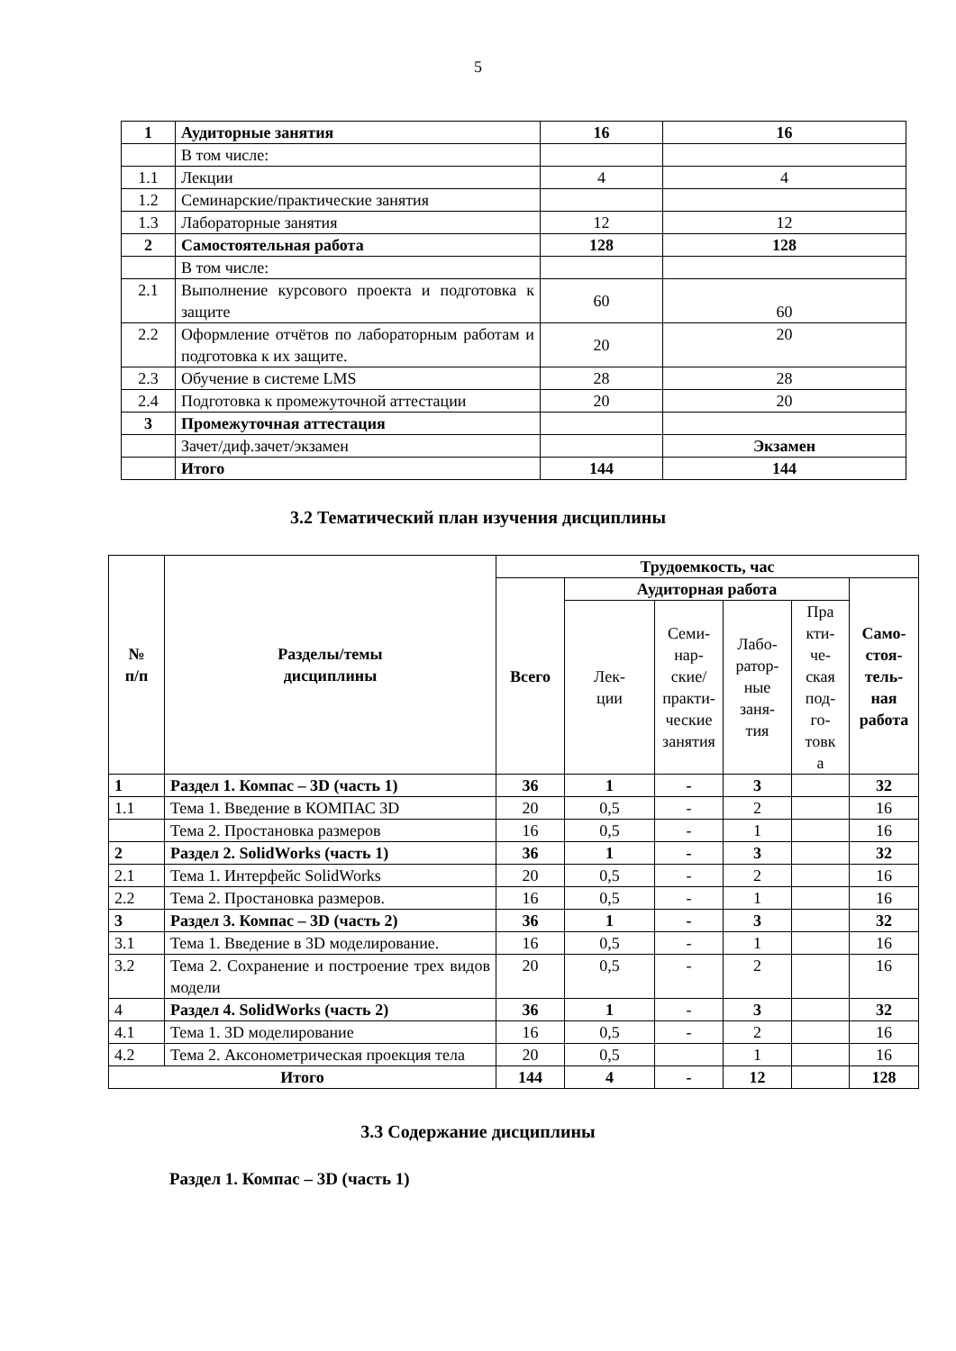5
| 1 | Аудиторные занятия | 16 | 16 |
| | В том числе: | | |
| 1.1 | Лекции | 4 | 4 |
| 1.2 | Семинарские/практические занятия | | |
| 1.3 | Лабораторные занятия | 12 | 12 |
| 2 | Самостоятельная работа | 128 | 128 |
| | В том числе: | | |
| 2.1 | Выполнение курсового проекта и подготовка к защите | 60 | 60 |
| 2.2 | Оформление отчётов по лабораторным работам и подготовка к их защите. | 20 | 20 |
| 2.3 | Обучение в системе LMS | 28 | 28 |
| 2.4 | Подготовка к промежуточной аттестации | 20 | 20 |
| 3 | Промежуточная аттестация | | |
| | Зачет/диф.зачет/экзамен | | Экзамен |
| | Итого | 144 | 144 |
3.2 Тематический план изучения дисциплины
| № п/п | Разделы/темы дисциплины | Трудоемкость, час | | | | | |
| --- | --- | --- | --- | --- | --- | --- | --- |
| | | Всего | Аудиторная работа | | | | Само- стоя- тель- ная работа |
| | | | Лек- ции | Семи- нар- ские/ практи- ческие занятия | Лабо- ратор- ные заня- тия | Пра кти- че- ская под- го- товк а | |
| 1 | Раздел 1. Компас – 3D (часть 1) | 36 | 1 | - | 3 | | 32 |
| 1.1 | Тема 1. Введение в КОМПАС 3D | 20 | 0,5 | - | 2 | | 16 |
| | Тема 2. Простановка размеров | 16 | 0,5 | - | 1 | | 16 |
| 2 | Раздел 2. SolidWorks (часть 1) | 36 | 1 | - | 3 | | 32 |
| 2.1 | Тема 1. Интерфейс SolidWorks | 20 | 0,5 | - | 2 | | 16 |
| 2.2 | Тема 2. Простановка размеров. | 16 | 0,5 | - | 1 | | 16 |
| 3 | Раздел 3. Компас – 3D (часть 2) | 36 | 1 | - | 3 | | 32 |
| 3.1 | Тема 1. Введение в 3D моделирование. | 16 | 0,5 | - | 1 | | 16 |
| 3.2 | Тема 2. Сохранение и построение трех видов модели | 20 | 0,5 | - | 2 | | 16 |
| 4 | Раздел 4. SolidWorks (часть 2) | 36 | 1 | - | 3 | | 32 |
| 4.1 | Тема 1. 3D моделирование | 16 | 0,5 | - | 2 | | 16 |
| 4.2 | Тема 2. Аксонометрическая проекция тела | 20 | 0,5 | | 1 | | 16 |
| Итого | | 144 | 4 | - | 12 | | 128 |
3.3 Содержание дисциплины
Раздел 1. Компас – 3D (часть 1)